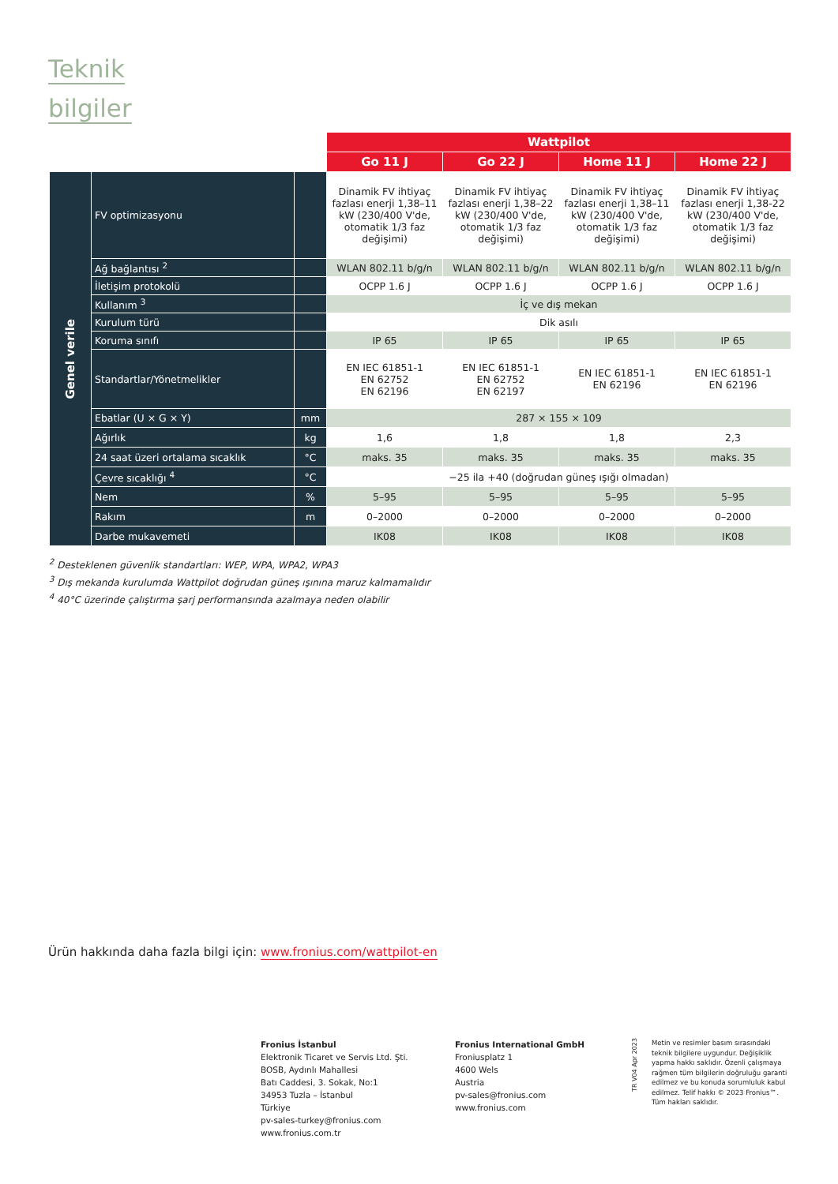Teknik
bilgiler
| | | | Wattpilot | | | |
| | | | Go 11 J | Go 22 J | Home 11 J | Home 22 J |
| Genel verile | FV optimizasyonu | | Dinamik FV ihtiyaç fazlası enerji 1,38–11 kW (230/400 V'de, otomatik 1/3 faz değişimi) | Dinamik FV ihtiyaç fazlası enerji 1,38–22 kW (230/400 V'de, otomatik 1/3 faz değişimi) | Dinamik FV ihtiyaç fazlası enerji 1,38–11 kW (230/400 V'de, otomatik 1/3 faz değişimi) | Dinamik FV ihtiyaç fazlası enerji 1,38-22 kW (230/400 V'de, otomatik 1/3 faz değişimi) |
| | Ağ bağlantısı <sup>2</sup> | | WLAN 802.11 b/g/n | WLAN 802.11 b/g/n | WLAN 802.11 b/g/n | WLAN 802.11 b/g/n |
| | İletişim protokolü | | OCPP 1.6 J | OCPP 1.6 J | OCPP 1.6 J | OCPP 1.6 J |
| | Kullanım <sup>3</sup> | | İç ve dış mekan | | | |
| | Kurulum türü | | Dik asılı | | | |
| | Koruma sınıfı | | IP 65 | IP 65 | IP 65 | IP 65 |
| | Standartlar/Yönetmelikler | | EN IEC 61851-1 EN 62752 EN 62196 | EN IEC 61851-1 EN 62752 EN 62197 | EN IEC 61851-1 EN 62196 | EN IEC 61851-1 EN 62196 |
| | Ebatlar (U × G × Y) | mm | 287 × 155 × 109 | | | |
| | Ağırlık | kg | 1,6 | 1,8 | 1,8 | 2,3 |
| | 24 saat üzeri ortalama sıcaklık | °C | maks. 35 | maks. 35 | maks. 35 | maks. 35 |
| | Çevre sıcaklığı <sup>4</sup> | °C | −25 ila +40 (doğrudan güneş ışığı olmadan) | | | |
| | Nem | % | 5–95 | 5–95 | 5–95 | 5–95 |
| | Rakım | m | 0–2000 | 0–2000 | 0–2000 | 0–2000 |
| | Darbe mukavemeti | | IK08 | IK08 | IK08 | IK08 |
<sup>2</sup> Desteklenen güvenlik standartları: WEP, WPA, WPA2, WPA3
<sup>3</sup> Dış mekanda kurulumda Wattpilot doğrudan güneş ışınına maruz kalmamalıdır
<sup>4</sup> 40°C üzerinde çalıştırma şarj performansında azalmaya neden olabilir
Ürün hakkında daha fazla bilgi için: www.fronius.com/wattpilot-en
Fronius İstanbul
Elektronik Ticaret ve Servis Ltd. Şti.
BOSB, Aydınlı Mahallesi
Batı Caddesi, 3. Sokak, No:1
34953 Tuzla – İstanbul
Türkiye
pv-sales-turkey@fronius.com
www.fronius.com.tr
Fronius International GmbH
Froniusplatz 1
4600 Wels
Austria
pv-sales@fronius.com
www.fronius.com
TR V04 Apr 2023
Metin ve resimler basım sırasındaki teknik bilgilere uygundur. Değişiklik yapma hakkı saklıdır. Özenli çalışmaya rağmen tüm bilgilerin doğru­luğu garanti edilmez ve bu konuda sorumluluk kabul edilmez. Telif hakkı © 2023 Fronius™. Tüm hakları saklıdır.